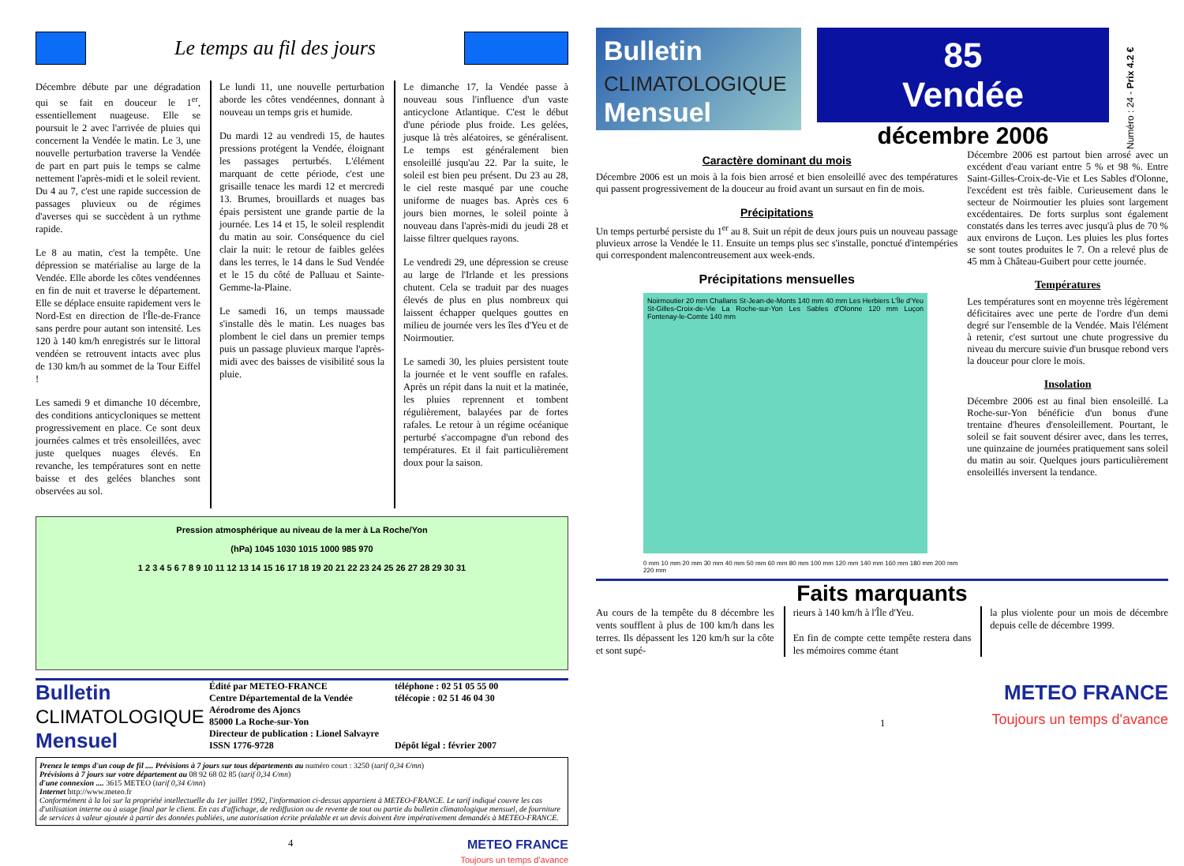Le temps au fil des jours
Décembre débute par une dégradation qui se fait en douceur le 1<sup>er</sup>, essentiellement nuageuse. Elle se poursuit le 2 avec l'arrivée de pluies qui concernent la Vendée le matin. Le 3, une nouvelle perturbation traverse la Vendée de part en part puis le temps se calme nettement l'après-midi et le soleil revient. Du 4 au 7, c'est une rapide succession de passages pluvieux ou de régimes d'averses qui se succèdent à un rythme rapide.
Le 8 au matin, c'est la tempête. Une dépression se matérialise au large de la Vendée. Elle aborde les côtes vendéennes en fin de nuit et traverse le département. Elle se déplace ensuite rapidement vers le Nord-Est en direction de l'Île-de-France sans perdre pour autant son intensité. Les 120 à 140 km/h enregistrés sur le littoral vendéen se retrouvent intacts avec plus de 130 km/h au sommet de la Tour Eiffel !
Les samedi 9 et dimanche 10 décembre, des conditions anticycloniques se mettent progressivement en place. Ce sont deux journées calmes et très ensoleillées, avec juste quelques nuages élevés. En revanche, les températures sont en nette baisse et des gelées blanches sont observées au sol.
Le lundi 11, une nouvelle perturbation aborde les côtes vendéennes, donnant à nouveau un temps gris et humide.
Du mardi 12 au vendredi 15, de hautes pressions protégent la Vendée, éloignant les passages perturbés. L'élément marquant de cette période, c'est une grisaille tenace les mardi 12 et mercredi 13. Brumes, brouillards et nuages bas épais persistent une grande partie de la journée. Les 14 et 15, le soleil resplendit du matin au soir. Conséquence du ciel clair la nuit: le retour de faibles gelées dans les terres, le 14 dans le Sud Vendée et le 15 du côté de Palluau et Sainte-Gemme-la-Plaine.
Le samedi 16, un temps maussade s'installe dès le matin. Les nuages bas plombent le ciel dans un premier temps puis un passage pluvieux marque l'après-midi avec des baisses de visibilité sous la pluie.
Le dimanche 17, la Vendée passe à nouveau sous l'influence d'un vaste anticyclone Atlantique. C'est le début d'une période plus froide. Les gelées, jusque là très aléatoires, se généralisent. Le temps est généralement bien ensoleillé jusqu'au 22. Par la suite, le soleil est bien peu présent. Du 23 au 28, le ciel reste masqué par une couche uniforme de nuages bas. Après ces 6 jours bien mornes, le soleil pointe à nouveau dans l'après-midi du jeudi 28 et laisse filtrer quelques rayons.
Le vendredi 29, une dépression se creuse au large de l'Irlande et les pressions chutent. Cela se traduit par des nuages élevés de plus en plus nombreux qui laissent échapper quelques gouttes en milieu de journée vers les îles d'Yeu et de Noirmoutier.
Le samedi 30, les pluies persistent toute la journée et le vent souffle en rafales. Après un répit dans la nuit et la matinée, les pluies reprennent et tombent régulièrement, balayées par de fortes rafales. Le retour à un régime océanique perturbé s'accompagne d'un rebond des températures. Et il fait particulièrement doux pour la saison.
Pression atmosphérique au niveau de la mer à La Roche/Yon
(hPa) 1045 1030 1015 1000 985 970
1 2 3 4 5 6 7 8 9 10 11 12 13 14 15 16 17 18 19 20 21 22 23 24 25 26 27 28 29 30 31
Bulletin
CLIMATOLOGIQUE
Mensuel
Édité par METEO-FRANCE
Centre Départemental de la Vendée
Aérodrome des Ajoncs
85000 La Roche-sur-Yon
Directeur de publication : Lionel Salvayre
ISSN 1776-9728
téléphone : 02 51 05 55 00
télécopie : 02 51 46 04 30
Dépôt légal : février 2007
Prenez le temps d'un coup de fil .... Prévisions à 7 jours sur tous départements au numéro court : 3250 (tarif 0,34 €/mn)
Prévisions à 7 jours sur votre département au 08 92 68 02 85 (tarif 0,34 €/mn)
d'une connexion .... 3615 METEO (tarif 0,34 €/mn)
Internet http://www.meteo.fr
Conformément à la loi sur la propriété intellectuelle du 1er juillet 1992, l'information ci-dessus appartient à METEO-FRANCE. Le tarif indiqué couvre les cas d'utilisation interne ou à usage final par le client. En cas d'affichage, de rediffusion ou de revente de tout ou partie du bulletin climatologique mensuel, de fourniture de services à valeur ajoutée à partir des données publiées, une autorisation écrite préalable et un devis doivent être impérativement demandés à METEO-FRANCE.
4 METEO FRANCE
Toujours un temps d'avance
Bulletin
CLIMATOLOGIQUE
Mensuel
85
Vendée
décembre 2006
Numéro : 24 - Prix 4.2 €
Caractère dominant du mois
Décembre 2006 est un mois à la fois bien arrosé et bien ensoleillé avec des températures qui passent progressivement de la douceur au froid avant un sursaut en fin de mois.
Précipitations
Un temps perturbé persiste du 1<sup>er</sup> au 8. Suit un répit de deux jours puis un nouveau passage pluvieux arrose la Vendée le 11. Ensuite un temps plus sec s'installe, ponctué d'intempéries qui correspondent malencontreusement aux week-ends.
Précipitations mensuelles
Noirmoutier 20 mm Challans St-Jean-de-Monts 140 mm 40 mm Les Herbiers L'Île d'Yeu St-Gilles-Croix-de-Vie La Roche-sur-Yon Les Sables d'Olonne 120 mm Luçon Fontenay-le-Comte 140 mm
0 mm 10 mm 20 mm 30 mm 40 mm 50 mm 60 mm 80 mm 100 mm 120 mm 140 mm 160 mm 180 mm 200 mm 220 mm
Décembre 2006 est partout bien arrosé avec un excédent d'eau variant entre 5 % et 98 %. Entre Saint-Gilles-Croix-de-Vie et Les Sables d'Olonne, l'excédent est très faible. Curieusement dans le secteur de Noirmoutier les pluies sont largement excédentaires. De forts surplus sont également constatés dans les terres avec jusqu'à plus de 70 % aux environs de Luçon. Les pluies les plus fortes se sont toutes produites le 7. On a relevé plus de 45 mm à Château-Guibert pour cette journée.
Températures
Les températures sont en moyenne très légèrement déficitaires avec une perte de l'ordre d'un demi degré sur l'ensemble de la Vendée. Mais l'élément à retenir, c'est surtout une chute progressive du niveau du mercure suivie d'un brusque rebond vers la douceur pour clore le mois.
Insolation
Décembre 2006 est au final bien ensoleillé. La Roche-sur-Yon bénéficie d'un bonus d'une trentaine d'heures d'ensoleillement. Pourtant, le soleil se fait souvent désirer avec, dans les terres, une quinzaine de journées pratiquement sans soleil du matin au soir. Quelques jours particulièrement ensoleillés inversent la tendance.
Faits marquants
Au cours de la tempête du 8 décembre les vents soufflent à plus de 100 km/h dans les terres. Ils dépassent les 120 km/h sur la côte et sont supé-
rieurs à 140 km/h à l'Île d'Yeu.
En fin de compte cette tempête restera dans les mémoires comme étant
la plus violente pour un mois de décembre depuis celle de décembre 1999.
1 METEO FRANCE
Toujours un temps d'avance